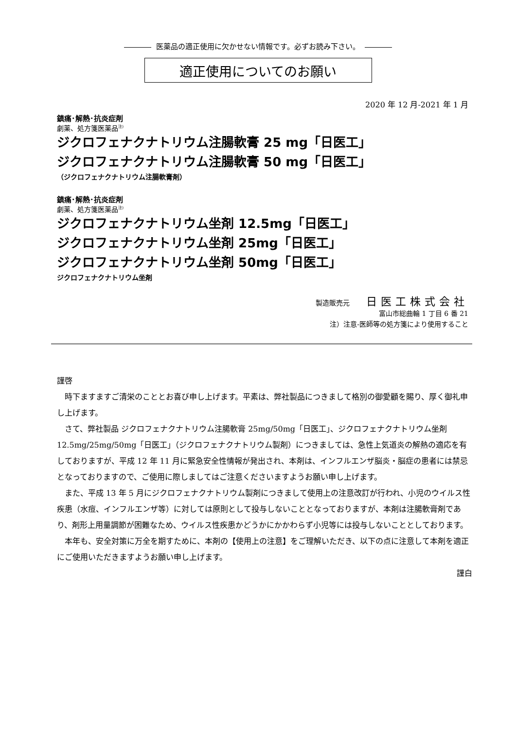医薬品の適正使用に欠かせない情報です。必ずお読み下さい。
適正使用についてのお願い
2020 年 12 月-2021 年 1 月
鎮痛･解熱･抗炎症剤
劇薬、処方箋医薬品<sup>注)</sup>
ジクロフェナクナトリウム注腸軟膏 25 mg「日医工」
ジクロフェナクナトリウム注腸軟膏 50 mg「日医工」
（ジクロフェナクナトリウム注腸軟膏剤）
鎮痛･解熱･抗炎症剤
劇薬、処方箋医薬品<sup>注)</sup>
ジクロフェナクナトリウム坐剤 12.5mg「日医工」
ジクロフェナクナトリウム坐剤 25mg「日医工」
ジクロフェナクナトリウム坐剤 50mg「日医工」
ジクロフェナクナトリウム坐剤
製造販売元 日医工株式会社
富山市総曲輪 1 丁目 6 番 21
注）注意-医師等の処方箋により使用すること
謹啓
時下ますますご清栄のこととお喜び申し上げます。平素は、弊社製品につきまして格別の御愛顧を賜り、厚く御礼申し上げます。
さて、弊社製品 ジクロフェナクナトリウム注腸軟膏 25mg/50mg「日医工」、ジクロフェナクナトリウム坐剤 12.5mg/25mg/50mg「日医工」（ジクロフェナクナトリウム製剤）につきましては、急性上気道炎の解熱の適応を有しておりますが、平成 12 年 11 月に緊急安全性情報が発出され、本剤は、インフルエンザ脳炎・脳症の患者には禁忌となっておりますので、ご使用に際しましてはご注意くださいますようお願い申し上げます。
また、平成 13 年 5 月にジクロフェナクナトリウム製剤につきまして使用上の注意改訂が行われ、小児のウイルス性疾患（水痘、インフルエンザ等）に対しては原則として投与しないこととなっておりますが、本剤は注腸軟膏剤であり、剤形上用量調節が困難なため、ウイルス性疾患かどうかにかかわらず小児等には投与しないこととしております。
本年も、安全対策に万全を期すために、本剤の【使用上の注意】をご理解いただき、以下の点に注意して本剤を適正にご使用いただきますようお願い申し上げます。
謹白